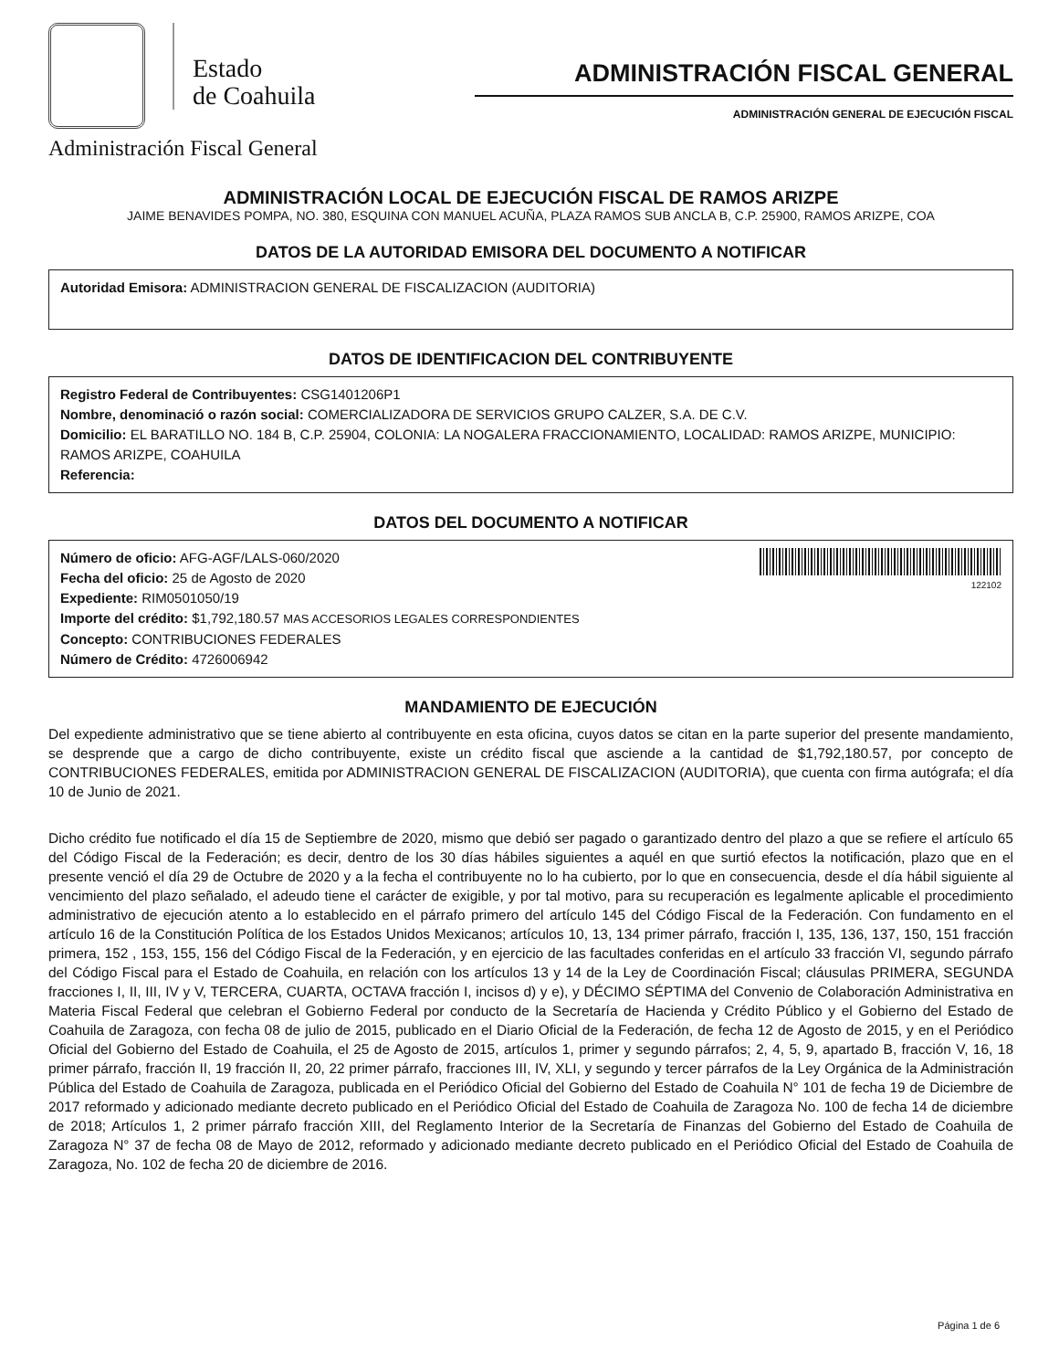Estado
de Coahuila
Administración Fiscal General
ADMINISTRACIÓN FISCAL GENERAL
ADMINISTRACIÓN GENERAL DE EJECUCIÓN FISCAL
ADMINISTRACIÓN LOCAL DE EJECUCIÓN FISCAL DE RAMOS ARIZPE
JAIME BENAVIDES POMPA, NO. 380, ESQUINA CON MANUEL ACUÑA, PLAZA RAMOS SUB ANCLA B, C.P. 25900, RAMOS ARIZPE, COA
DATOS DE LA AUTORIDAD EMISORA DEL DOCUMENTO A NOTIFICAR
Autoridad Emisora: ADMINISTRACION GENERAL DE FISCALIZACION (AUDITORIA)
DATOS DE IDENTIFICACION DEL CONTRIBUYENTE
Registro Federal de Contribuyentes: CSG1401206P1
Nombre, denominació o razón social: COMERCIALIZADORA DE SERVICIOS GRUPO CALZER, S.A. DE C.V.
Domicilio: EL BARATILLO NO. 184 B, C.P. 25904, COLONIA: LA NOGALERA FRACCIONAMIENTO, LOCALIDAD: RAMOS ARIZPE, MUNICIPIO: RAMOS ARIZPE, COAHUILA
Referencia:
DATOS DEL DOCUMENTO A NOTIFICAR
122102
Número de oficio: AFG-AGF/LALS-060/2020
Fecha del oficio: 25 de Agosto de 2020
Expediente: RIM0501050/19
Importe del crédito: $1,792,180.57 MAS ACCESORIOS LEGALES CORRESPONDIENTES
Concepto: CONTRIBUCIONES FEDERALES
Número de Crédito: 4726006942
MANDAMIENTO DE EJECUCIÓN
Del expediente administrativo que se tiene abierto al contribuyente en esta oficina, cuyos datos se citan en la parte superior del presente mandamiento, se desprende que a cargo de dicho contribuyente, existe un crédito fiscal que asciende a la cantidad de $1,792,180.57, por concepto de CONTRIBUCIONES FEDERALES, emitida por ADMINISTRACION GENERAL DE FISCALIZACION (AUDITORIA), que cuenta con firma autógrafa; el día 10 de Junio de 2021.
Dicho crédito fue notificado el día 15 de Septiembre de 2020, mismo que debió ser pagado o garantizado dentro del plazo a que se refiere el artículo 65 del Código Fiscal de la Federación; es decir, dentro de los 30 días hábiles siguientes a aquél en que surtió efectos la notificación, plazo que en el presente venció el día 29 de Octubre de 2020 y a la fecha el contribuyente no lo ha cubierto, por lo que en consecuencia, desde el día hábil siguiente al vencimiento del plazo señalado, el adeudo tiene el carácter de exigible, y por tal motivo, para su recuperación es legalmente aplicable el procedimiento administrativo de ejecución atento a lo establecido en el párrafo primero del artículo 145 del Código Fiscal de la Federación. Con fundamento en el artículo 16 de la Constitución Política de los Estados Unidos Mexicanos; artículos 10, 13, 134 primer párrafo, fracción I, 135, 136, 137, 150, 151 fracción primera, 152 , 153, 155, 156 del Código Fiscal de la Federación, y en ejercicio de las facultades conferidas en el artículo 33 fracción VI, segundo párrafo del Código Fiscal para el Estado de Coahuila, en relación con los artículos 13 y 14 de la Ley de Coordinación Fiscal; cláusulas PRIMERA, SEGUNDA fracciones I, II, III, IV y V, TERCERA, CUARTA, OCTAVA fracción I, incisos d) y e), y DÉCIMO SÉPTIMA del Convenio de Colaboración Administrativa en Materia Fiscal Federal que celebran el Gobierno Federal por conducto de la Secretaría de Hacienda y Crédito Público y el Gobierno del Estado de Coahuila de Zaragoza, con fecha 08 de julio de 2015, publicado en el Diario Oficial de la Federación, de fecha 12 de Agosto de 2015, y en el Periódico Oficial del Gobierno del Estado de Coahuila, el 25 de Agosto de 2015, artículos 1, primer y segundo párrafos; 2, 4, 5, 9, apartado B, fracción V, 16, 18 primer párrafo, fracción II, 19 fracción II, 20, 22 primer párrafo, fracciones III, IV, XLI, y segundo y tercer párrafos de la Ley Orgánica de la Administración Pública del Estado de Coahuila de Zaragoza, publicada en el Periódico Oficial del Gobierno del Estado de Coahuila N° 101 de fecha 19 de Diciembre de 2017 reformado y adicionado mediante decreto publicado en el Periódico Oficial del Estado de Coahuila de Zaragoza No. 100 de fecha 14 de diciembre de 2018; Artículos 1, 2 primer párrafo fracción XIII, del Reglamento Interior de la Secretaría de Finanzas del Gobierno del Estado de Coahuila de Zaragoza N° 37 de fecha 08 de Mayo de 2012, reformado y adicionado mediante decreto publicado en el Periódico Oficial del Estado de Coahuila de Zaragoza, No. 102 de fecha 20 de diciembre de 2016.
Página 1 de 6